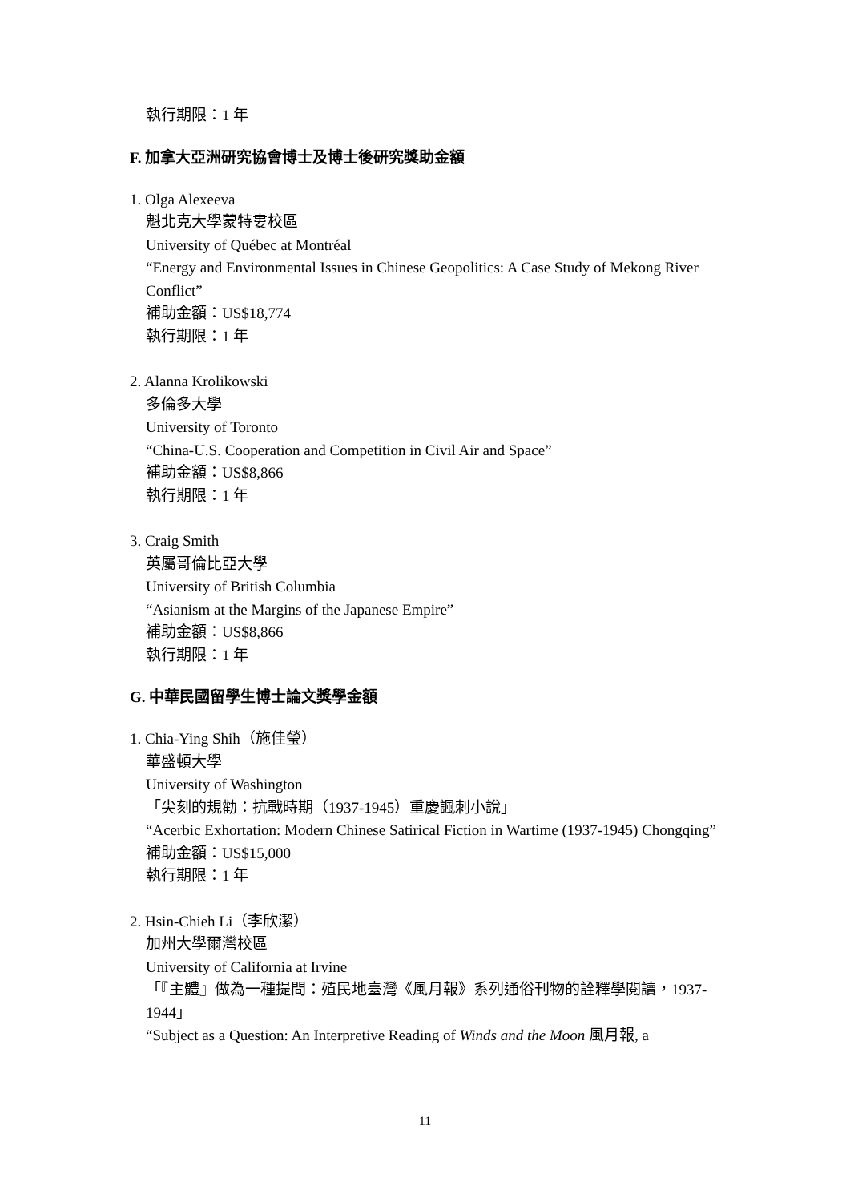執行期限：1 年
F. 加拿大亞洲研究協會博士及博士後研究獎助金額
1. Olga Alexeeva
魁北克大學蒙特婁校區
University of Québec at Montréal
“Energy and Environmental Issues in Chinese Geopolitics: A Case Study of Mekong River Conflict”
補助金額：US$18,774
執行期限：1 年
2. Alanna Krolikowski
多倫多大學
University of Toronto
“China-U.S. Cooperation and Competition in Civil Air and Space”
補助金額：US$8,866
執行期限：1 年
3. Craig Smith
英屬哥倫比亞大學
University of British Columbia
“Asianism at the Margins of the Japanese Empire”
補助金額：US$8,866
執行期限：1 年
G. 中華民國留學生博士論文獎學金額
1. Chia-Ying Shih（施佳瑩）
華盛頓大學
University of Washington
「尖刻的規勸：抗戰時期（1937-1945）重慶諷刺小說」
“Acerbic Exhortation: Modern Chinese Satirical Fiction in Wartime (1937-1945) Chongqing”
補助金額：US$15,000
執行期限：1 年
2. Hsin-Chieh Li（李欣潔）
加州大學爾灣校區
University of California at Irvine
「『主體』做為一種提問：殖民地臺灣《風月報》系列通俗刊物的詮釋學閱讀，1937-1944」
“Subject as a Question: An Interpretive Reading of Winds and the Moon 風月報, a
11